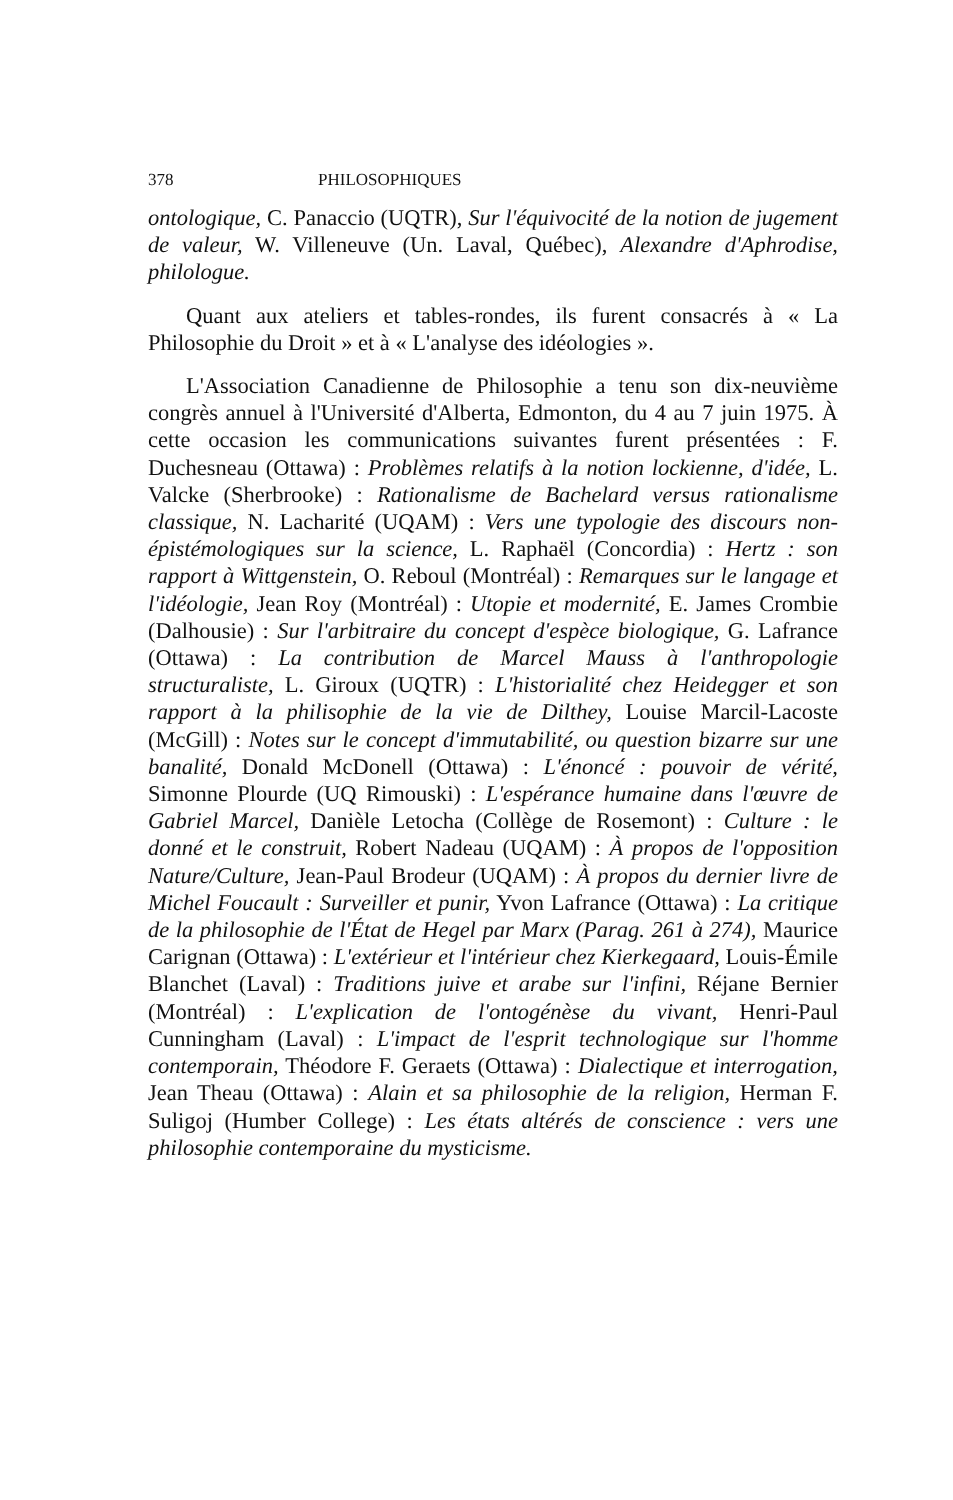378 PHILOSOPHIQUES
ontologique, C. Panaccio (UQTR), Sur l'équivocité de la notion de jugement de valeur, W. Villeneuve (Un. Laval, Québec), Alexandre d'Aphrodise, philologue.
Quant aux ateliers et tables-rondes, ils furent consacrés à « La Philosophie du Droit » et à « L'analyse des idéologies ».
L'Association Canadienne de Philosophie a tenu son dix-neuvième congrès annuel à l'Université d'Alberta, Edmonton, du 4 au 7 juin 1975. À cette occasion les communications suivantes furent présentées : F. Duchesneau (Ottawa) : Problèmes relatifs à la notion lockienne, d'idée, L. Valcke (Sherbrooke) : Rationalisme de Bachelard versus rationalisme classique, N. Lacharité (UQAM) : Vers une typologie des discours non-épistémologiques sur la science, L. Raphaël (Concordia) : Hertz : son rapport à Wittgenstein, O. Reboul (Montréal) : Remarques sur le langage et l'idéologie, Jean Roy (Montréal) : Utopie et modernité, E. James Crombie (Dalhousie) : Sur l'arbitraire du concept d'espèce biologique, G. Lafrance (Ottawa) : La contribution de Marcel Mauss à l'anthropologie structuraliste, L. Giroux (UQTR) : L'historialité chez Heidegger et son rapport à la philisophie de la vie de Dilthey, Louise Marcil-Lacoste (McGill) : Notes sur le concept d'immutabilité, ou question bizarre sur une banalité, Donald McDonell (Ottawa) : L'énoncé : pouvoir de vérité, Simonne Plourde (UQ Rimouski) : L'espérance humaine dans l'œuvre de Gabriel Marcel, Danièle Letocha (Collège de Rosemont) : Culture : le donné et le construit, Robert Nadeau (UQAM) : À propos de l'opposition Nature/Culture, Jean-Paul Brodeur (UQAM) : À propos du dernier livre de Michel Foucault : Surveiller et punir, Yvon Lafrance (Ottawa) : La critique de la philosophie de l'État de Hegel par Marx (Parag. 261 à 274), Maurice Carignan (Ottawa) : L'extérieur et l'intérieur chez Kierkegaard, Louis-Émile Blanchet (Laval) : Traditions juive et arabe sur l'infini, Réjane Bernier (Montréal) : L'explication de l'ontogénèse du vivant, Henri-Paul Cunningham (Laval) : L'impact de l'esprit technologique sur l'homme contemporain, Théodore F. Geraets (Ottawa) : Dialectique et interrogation, Jean Theau (Ottawa) : Alain et sa philosophie de la religion, Herman F. Suligoj (Humber College) : Les états altérés de conscience : vers une philosophie contemporaine du mysticisme.